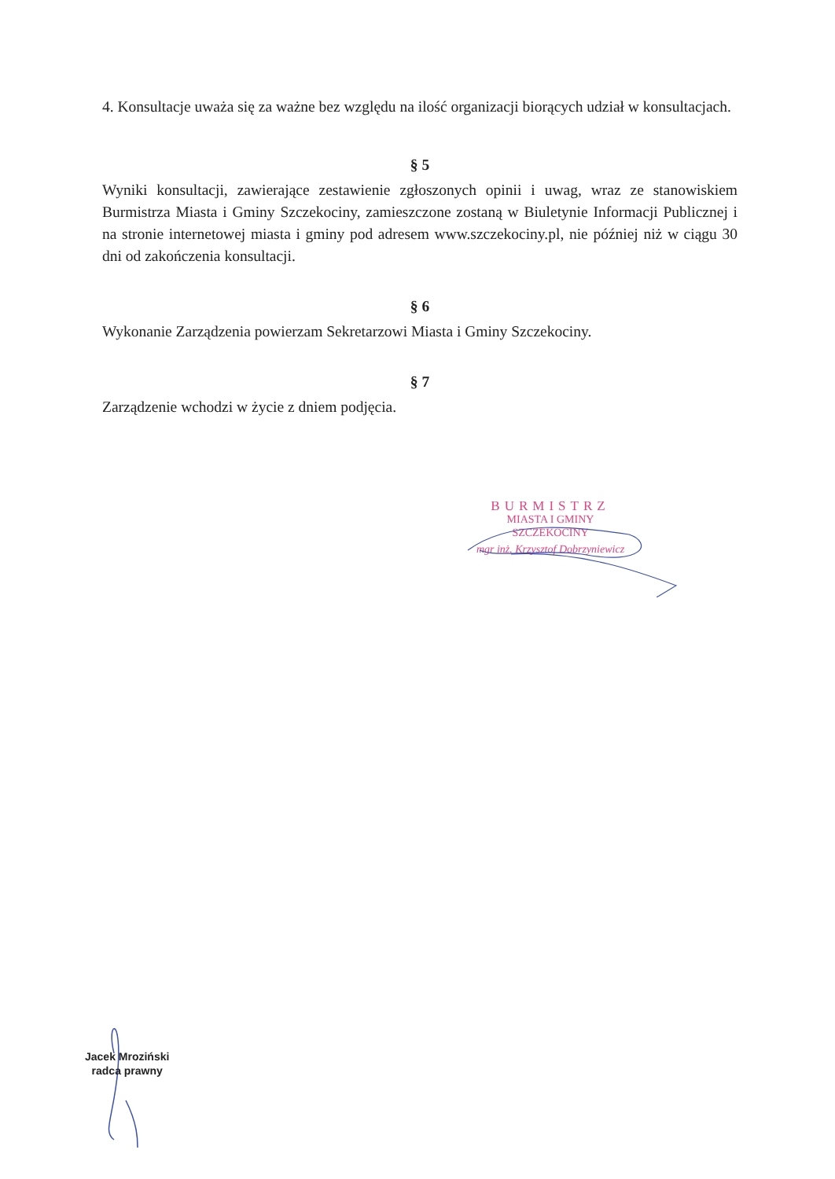4. Konsultacje uważa się za ważne bez względu na ilość organizacji biorących udział w konsultacjach.
§ 5
Wyniki konsultacji, zawierające zestawienie zgłoszonych opinii i uwag, wraz ze stanowiskiem Burmistrza Miasta i Gminy Szczekociny, zamieszczone zostaną w Biuletynie Informacji Publicznej i na stronie internetowej miasta i gminy pod adresem www.szczekociny.pl, nie później niż w ciągu 30 dni od zakończenia konsultacji.
§ 6
Wykonanie Zarządzenia powierzam Sekretarzowi Miasta i Gminy Szczekociny.
§ 7
Zarządzenie wchodzi w życie z dniem podjęcia.
BURMISTRZ
MIASTA I GMINY
SZCZEKOCINY
mgr inż. Krzysztof Dobrzyniewicz
Jacek Mroziński
radca prawny